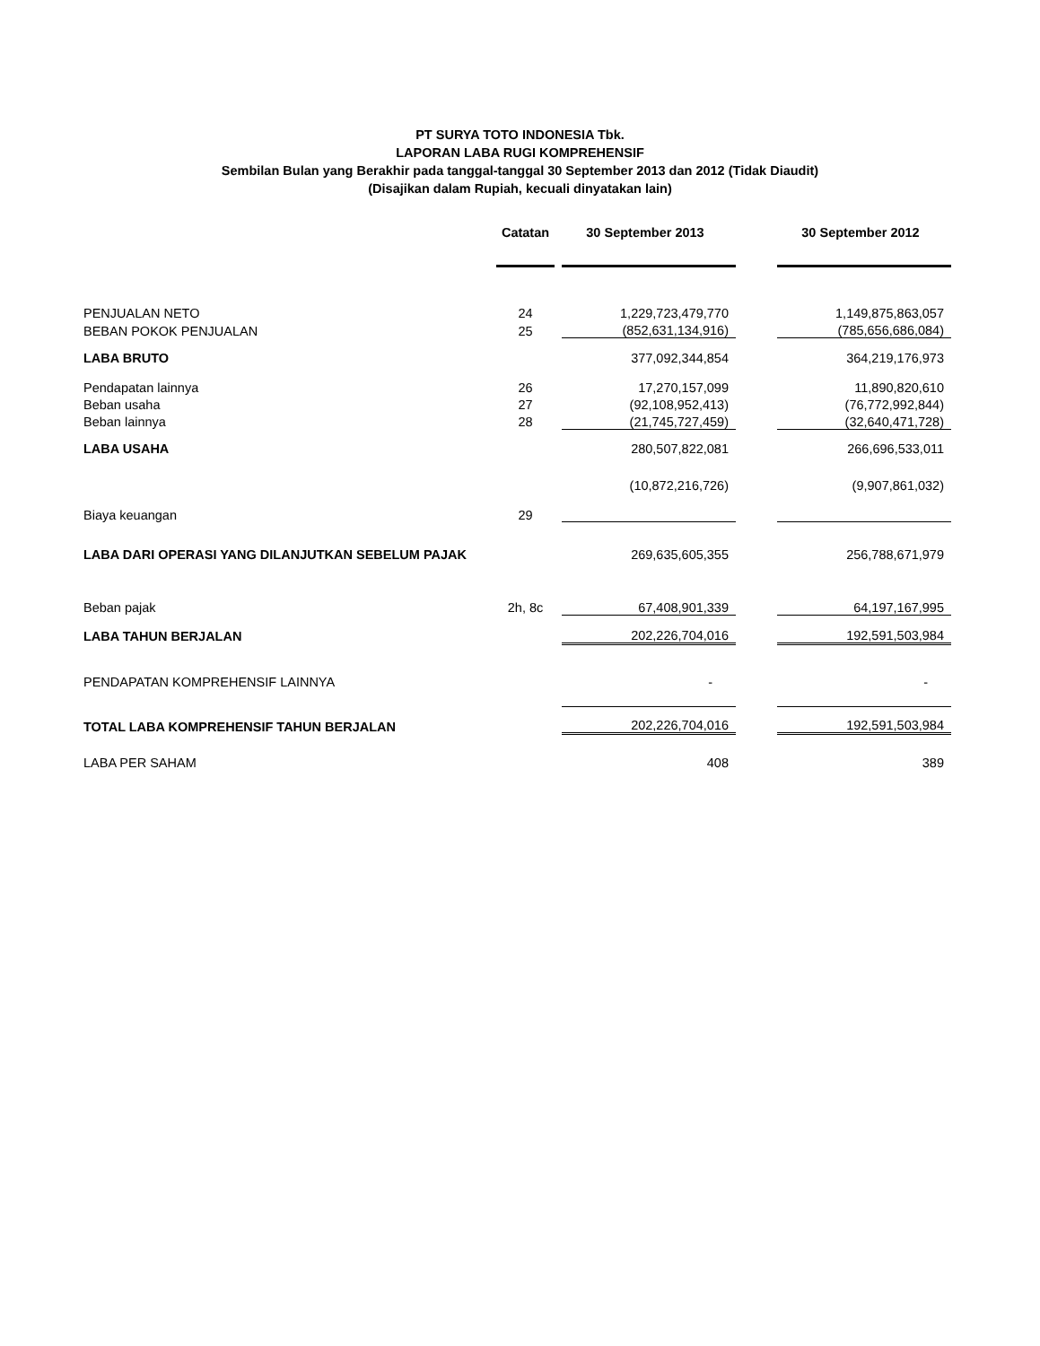PT SURYA TOTO INDONESIA Tbk.
LAPORAN LABA RUGI KOMPREHENSIF
Sembilan Bulan yang Berakhir pada tanggal-tanggal 30 September 2013 dan 2012 (Tidak Diaudit)
(Disajikan dalam Rupiah, kecuali dinyatakan lain)
| | Catatan | | 30 September 2013 | | 30 September 2012 |
| PENJUALAN NETO | 24 | | 1,229,723,479,770 | | 1,149,875,863,057 |
| BEBAN POKOK PENJUALAN | 25 | | (852,631,134,916) | | (785,656,686,084) |
| LABA BRUTO | | | 377,092,344,854 | | 364,219,176,973 |
| Pendapatan lainnya | 26 | | 17,270,157,099 | | 11,890,820,610 |
| Beban usaha | 27 | | (92,108,952,413) | | (76,772,992,844) |
| Beban lainnya | 28 | | (21,745,727,459) | | (32,640,471,728) |
| LABA USAHA | | | 280,507,822,081 | | 266,696,533,011 |
| Biaya keuangan | 29 | | (10,872,216,726) | | (9,907,861,032) |
| LABA DARI OPERASI YANG DILANJUTKAN SEBELUM PAJAK | | | 269,635,605,355 | | 256,788,671,979 |
| Beban pajak | 2h, 8c | | 67,408,901,339 | | 64,197,167,995 |
| LABA TAHUN BERJALAN | | | 202,226,704,016 | | 192,591,503,984 |
| PENDAPATAN KOMPREHENSIF LAINNYA | | | - | | - |
| TOTAL LABA KOMPREHENSIF TAHUN BERJALAN | | | 202,226,704,016 | | 192,591,503,984 |
| LABA PER SAHAM | | | 408 | | 389 |